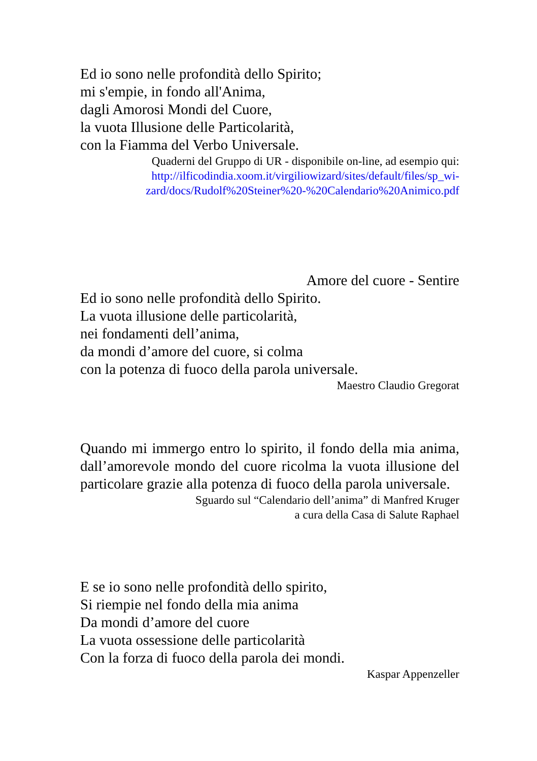Ed io sono nelle profondità dello Spirito;
mi s'empie, in fondo all'Anima,
dagli Amorosi Mondi del Cuore,
la vuota Illusione delle Particolarità,
con la Fiamma del Verbo Universale.
Quaderni del Gruppo di UR - disponibile on-line, ad esempio qui:
http://ilficodindia.xoom.it/virgiliowizard/sites/default/files/sp_wi-
zard/docs/Rudolf%20Steiner%20-%20Calendario%20Animico.pdf
Amore del cuore - Sentire
Ed io sono nelle profondità dello Spirito.
La vuota illusione delle particolarità,
nei fondamenti dell’anima,
da mondi d’amore del cuore, si colma
con la potenza di fuoco della parola universale.
Maestro Claudio Gregorat
Quando mi immergo entro lo spirito, il fondo della mia anima, dall’amorevole mondo del cuore ricolma la vuota illusione del particolare grazie alla potenza di fuoco della parola universale.
Sguardo sul “Calendario dell’anima” di Manfred Kruger
a cura della Casa di Salute Raphael
E se io sono nelle profondità dello spirito,
Si riempie nel fondo della mia anima
Da mondi d’amore del cuore
La vuota ossessione delle particolarità
Con la forza di fuoco della parola dei mondi.
Kaspar Appenzeller